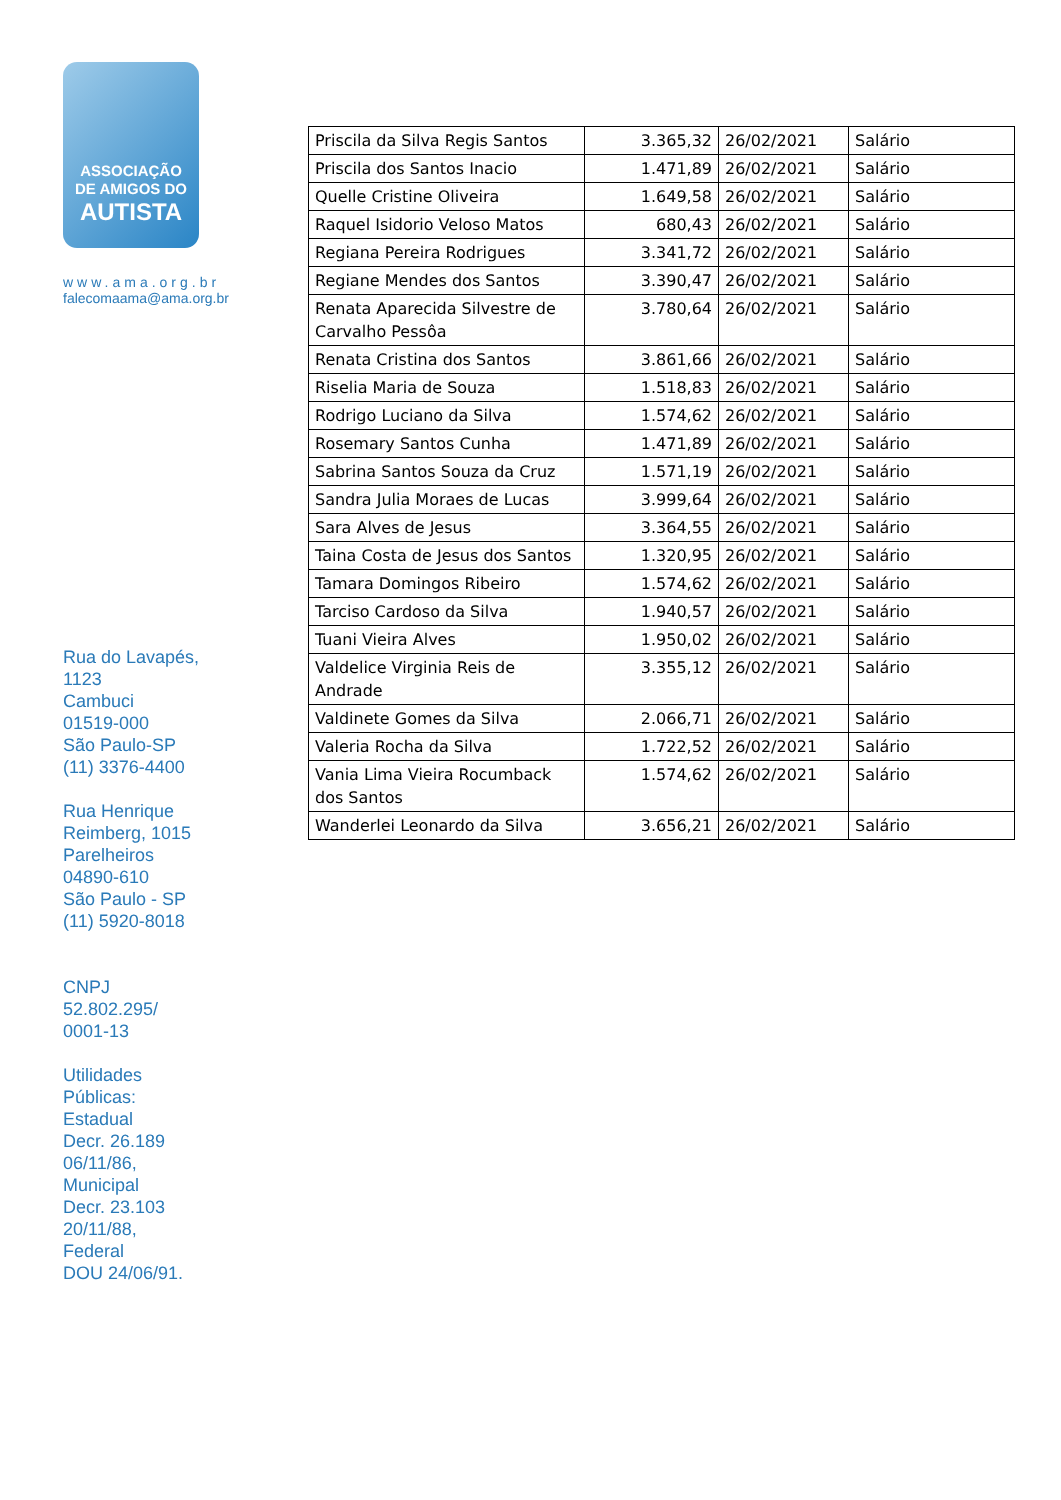ASSOCIAÇÃO
DE AMIGOS DO
AUTISTA
www.ama.org.br
falecomaama@ama.org.br
Rua do Lavapés,
1123
Cambuci
01519-000
São Paulo-SP
(11) 3376-4400
Rua Henrique
Reimberg, 1015
Parelheiros
04890-610
São Paulo - SP
(11) 5920-8018
CNPJ
52.802.295/
0001-13
Utilidades
Públicas:
Estadual
Decr. 26.189
06/11/86,
Municipal
Decr. 23.103
20/11/88,
Federal
DOU 24/06/91.
| Priscila da Silva Regis Santos | 3.365,32 | 26/02/2021 | Salário |
| Priscila dos Santos Inacio | 1.471,89 | 26/02/2021 | Salário |
| Quelle Cristine Oliveira | 1.649,58 | 26/02/2021 | Salário |
| Raquel Isidorio Veloso Matos | 680,43 | 26/02/2021 | Salário |
| Regiana Pereira Rodrigues | 3.341,72 | 26/02/2021 | Salário |
| Regiane Mendes dos Santos | 3.390,47 | 26/02/2021 | Salário |
| Renata Aparecida Silvestre de Carvalho Pessôa | 3.780,64 | 26/02/2021 | Salário |
| Renata Cristina dos Santos | 3.861,66 | 26/02/2021 | Salário |
| Riselia Maria de Souza | 1.518,83 | 26/02/2021 | Salário |
| Rodrigo Luciano da Silva | 1.574,62 | 26/02/2021 | Salário |
| Rosemary Santos Cunha | 1.471,89 | 26/02/2021 | Salário |
| Sabrina Santos Souza da Cruz | 1.571,19 | 26/02/2021 | Salário |
| Sandra Julia Moraes de Lucas | 3.999,64 | 26/02/2021 | Salário |
| Sara Alves de Jesus | 3.364,55 | 26/02/2021 | Salário |
| Taina Costa de Jesus dos Santos | 1.320,95 | 26/02/2021 | Salário |
| Tamara Domingos Ribeiro | 1.574,62 | 26/02/2021 | Salário |
| Tarciso Cardoso da Silva | 1.940,57 | 26/02/2021 | Salário |
| Tuani Vieira Alves | 1.950,02 | 26/02/2021 | Salário |
| Valdelice Virginia Reis de Andrade | 3.355,12 | 26/02/2021 | Salário |
| Valdinete Gomes da Silva | 2.066,71 | 26/02/2021 | Salário |
| Valeria Rocha da Silva | 1.722,52 | 26/02/2021 | Salário |
| Vania Lima Vieira Rocumback dos Santos | 1.574,62 | 26/02/2021 | Salário |
| Wanderlei Leonardo da Silva | 3.656,21 | 26/02/2021 | Salário |